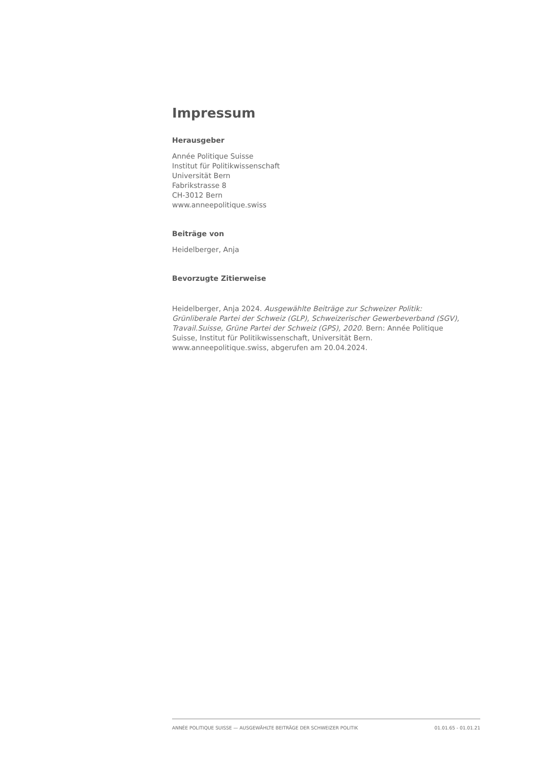Impressum
Herausgeber
Année Politique Suisse
Institut für Politikwissenschaft
Universität Bern
Fabrikstrasse 8
CH-3012 Bern
www.anneepolitique.swiss
Beiträge von
Heidelberger, Anja
Bevorzugte Zitierweise
Heidelberger, Anja 2024. Ausgewählte Beiträge zur Schweizer Politik: Grünliberale Partei der Schweiz (GLP), Schweizerischer Gewerbeverband (SGV), Travail.Suisse, Grüne Partei der Schweiz (GPS), 2020. Bern: Année Politique Suisse, Institut für Politikwissenschaft, Universität Bern. www.anneepolitique.swiss, abgerufen am 20.04.2024.
ANNÉE POLITIQUE SUISSE — AUSGEWÄHLTE BEITRÄGE DER SCHWEIZER POLITIK 01.01.65 - 01.01.21